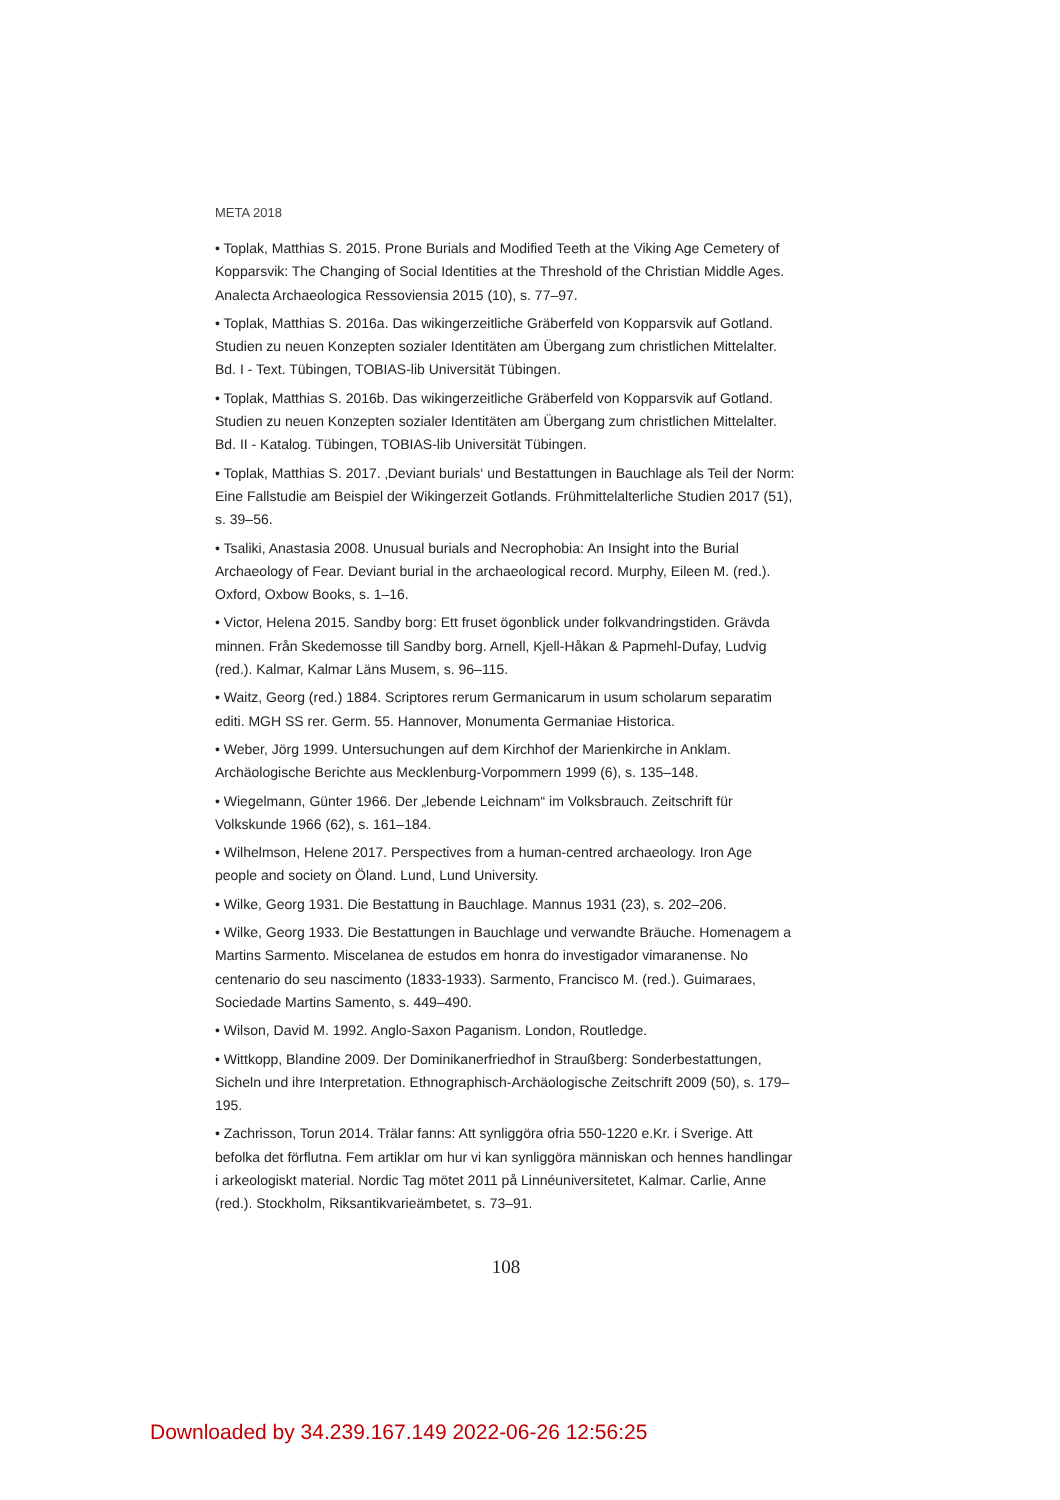META 2018
• Toplak, Matthias S. 2015. Prone Burials and Modified Teeth at the Viking Age Cemetery of Kopparsvik: The Changing of Social Identities at the Threshold of the Christian Middle Ages. Analecta Archaeologica Ressoviensia 2015 (10), s. 77–97.
• Toplak, Matthias S. 2016a. Das wikingerzeitliche Gräberfeld von Kopparsvik auf Gotland. Studien zu neuen Konzepten sozialer Identitäten am Übergang zum christlichen Mittelalter. Bd. I - Text. Tübingen, TOBIAS-lib Universität Tübingen.
• Toplak, Matthias S. 2016b. Das wikingerzeitliche Gräberfeld von Kopparsvik auf Gotland. Studien zu neuen Konzepten sozialer Identitäten am Übergang zum christlichen Mittelalter. Bd. II - Katalog. Tübingen, TOBIAS-lib Universität Tübingen.
• Toplak, Matthias S. 2017. ‚Deviant burials‘ und Bestattungen in Bauchlage als Teil der Norm: Eine Fallstudie am Beispiel der Wikingerzeit Gotlands. Frühmittelalterliche Studien 2017 (51), s. 39–56.
• Tsaliki, Anastasia 2008. Unusual burials and Necrophobia: An Insight into the Burial Archaeology of Fear. Deviant burial in the archaeological record. Murphy, Eileen M. (red.). Oxford, Oxbow Books, s. 1–16.
• Victor, Helena 2015. Sandby borg: Ett fruset ögonblick under folkvandringstiden. Grävda minnen. Från Skedemosse till Sandby borg. Arnell, Kjell-Håkan & Papmehl-Dufay, Ludvig (red.). Kalmar, Kalmar Läns Musem, s. 96–115.
• Waitz, Georg (red.) 1884. Scriptores rerum Germanicarum in usum scholarum separatim editi. MGH SS rer. Germ. 55. Hannover, Monumenta Germaniae Historica.
• Weber, Jörg 1999. Untersuchungen auf dem Kirchhof der Marienkirche in Anklam. Archäologische Berichte aus Mecklenburg-Vorpommern 1999 (6), s. 135–148.
• Wiegelmann, Günter 1966. Der „lebende Leichnam“ im Volksbrauch. Zeitschrift für Volkskunde 1966 (62), s. 161–184.
• Wilhelmson, Helene 2017. Perspectives from a human-centred archaeology. Iron Age people and society on Öland. Lund, Lund University.
• Wilke, Georg 1931. Die Bestattung in Bauchlage. Mannus 1931 (23), s. 202–206.
• Wilke, Georg 1933. Die Bestattungen in Bauchlage und verwandte Bräuche. Homenagem a Martins Sarmento. Miscelanea de estudos em honra do investigador vimaranense. No centenario do seu nascimento (1833-1933). Sarmento, Francisco M. (red.). Guimaraes, Sociedade Martins Samento, s. 449–490.
• Wilson, David M. 1992. Anglo-Saxon Paganism. London, Routledge.
• Wittkopp, Blandine 2009. Der Dominikanerfriedhof in Straußberg: Sonderbestattungen, Sicheln und ihre Interpretation. Ethnographisch-Archäologische Zeitschrift 2009 (50), s. 179–195.
• Zachrisson, Torun 2014. Trälar fanns: Att synliggöra ofria 550-1220 e.Kr. i Sverige. Att befolka det förflutna. Fem artiklar om hur vi kan synliggöra människan och hennes handlingar i arkeologiskt material. Nordic Tag mötet 2011 på Linnéuniversitetet, Kalmar. Carlie, Anne (red.). Stockholm, Riksantikvarieämbetet, s. 73–91.
108
Downloaded by 34.239.167.149 2022-06-26 12:56:25